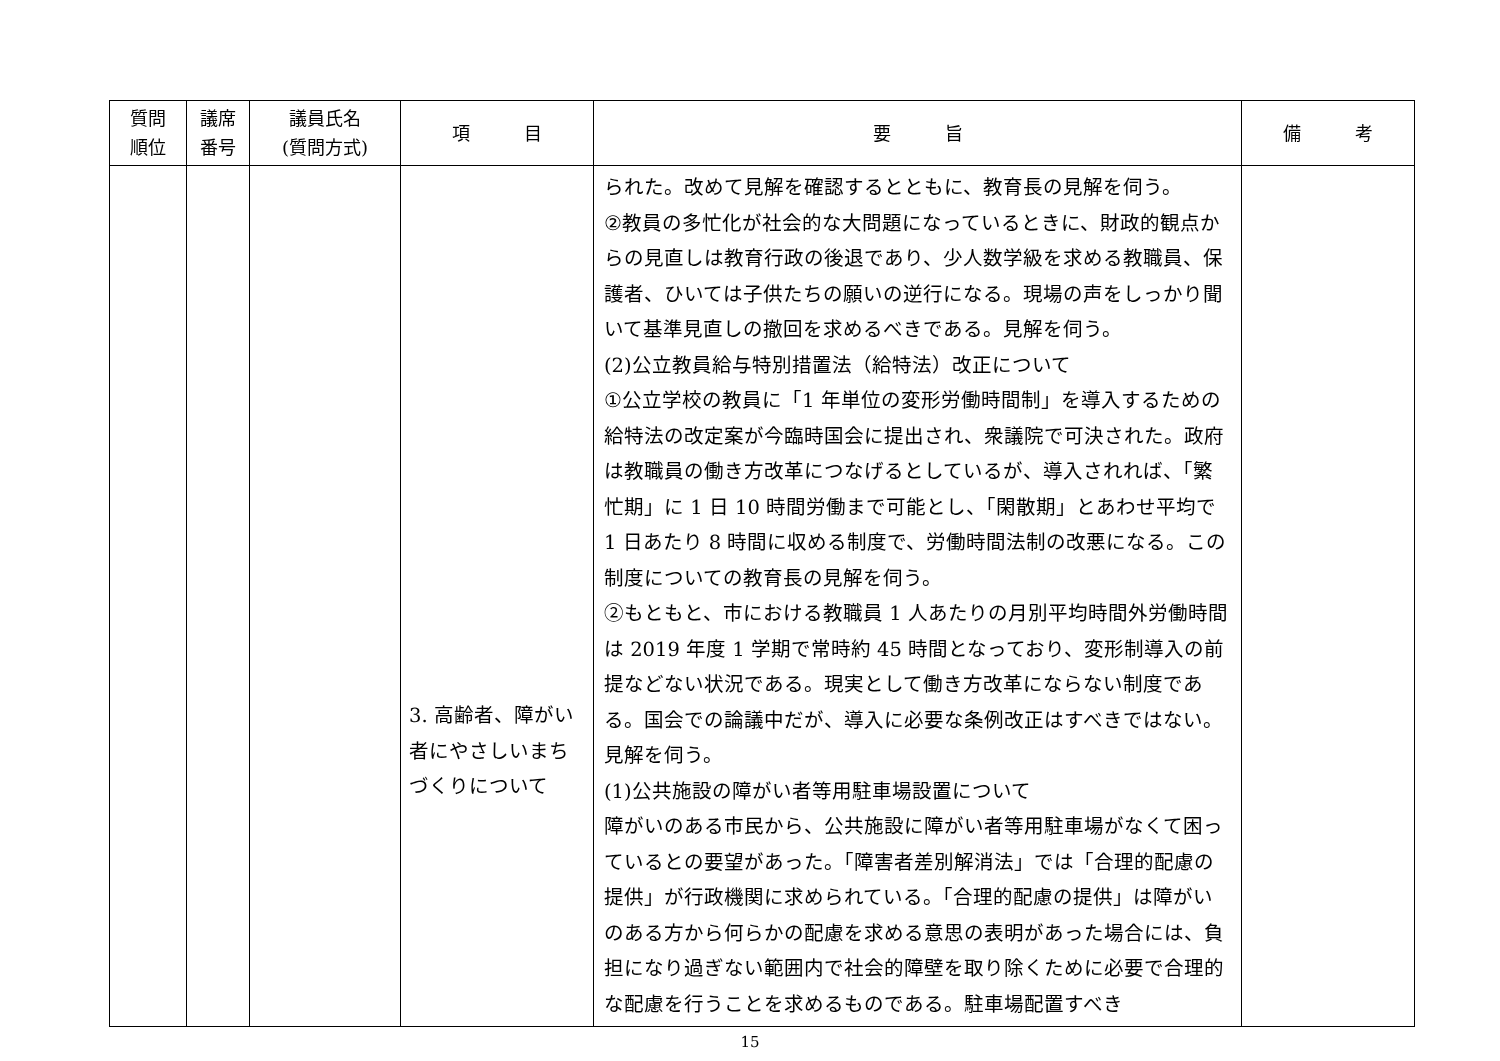| 質問 順位 | 議席 番号 | 議員氏名 (質問方式) | 項 目 | 要 旨 | 備 考 |
| --- | --- | --- | --- | --- | --- |
| | | | 3. 高齢者、障がい者にやさしいまちづくりについて | られた。改めて見解を確認するとともに、教育長の見解を伺う。 ②教員の多忙化が社会的な大問題になっているときに、財政的観点からの見直しは教育行政の後退であり、少人数学級を求める教職員、保護者、ひいては子供たちの願いの逆行になる。現場の声をしっかり聞いて基準見直しの撤回を求めるべきである。見解を伺う。 (2)公立教員給与特別措置法（給特法）改正について ①公立学校の教員に「1 年単位の変形労働時間制」を導入するための給特法の改定案が今臨時国会に提出され、衆議院で可決された。政府は教職員の働き方改革につなげるとしているが、導入されれば、「繁忙期」に 1 日 10 時間労働まで可能とし、「閑散期」とあわせ平均で 1 日あたり 8 時間に収める制度で、労働時間法制の改悪になる。この制度についての教育長の見解を伺う。 ②もともと、市における教職員 1 人あたりの月別平均時間外労働時間は 2019 年度 1 学期で常時約 45 時間となっており、変形制導入の前提などない状況である。現実として働き方改革にならない制度である。国会での論議中だが、導入に必要な条例改正はすべきではない。見解を伺う。 (1)公共施設の障がい者等用駐車場設置について 障がいのある市民から、公共施設に障がい者等用駐車場がなくて困っているとの要望があった。「障害者差別解消法」では「合理的配慮の提供」が行政機関に求められている。「合理的配慮の提供」は障がいのある方から何らかの配慮を求める意思の表明があった場合には、負担になり過ぎない範囲内で社会的障壁を取り除くために必要で合理的な配慮を行うことを求めるものである。駐車場配置すべき | |
15